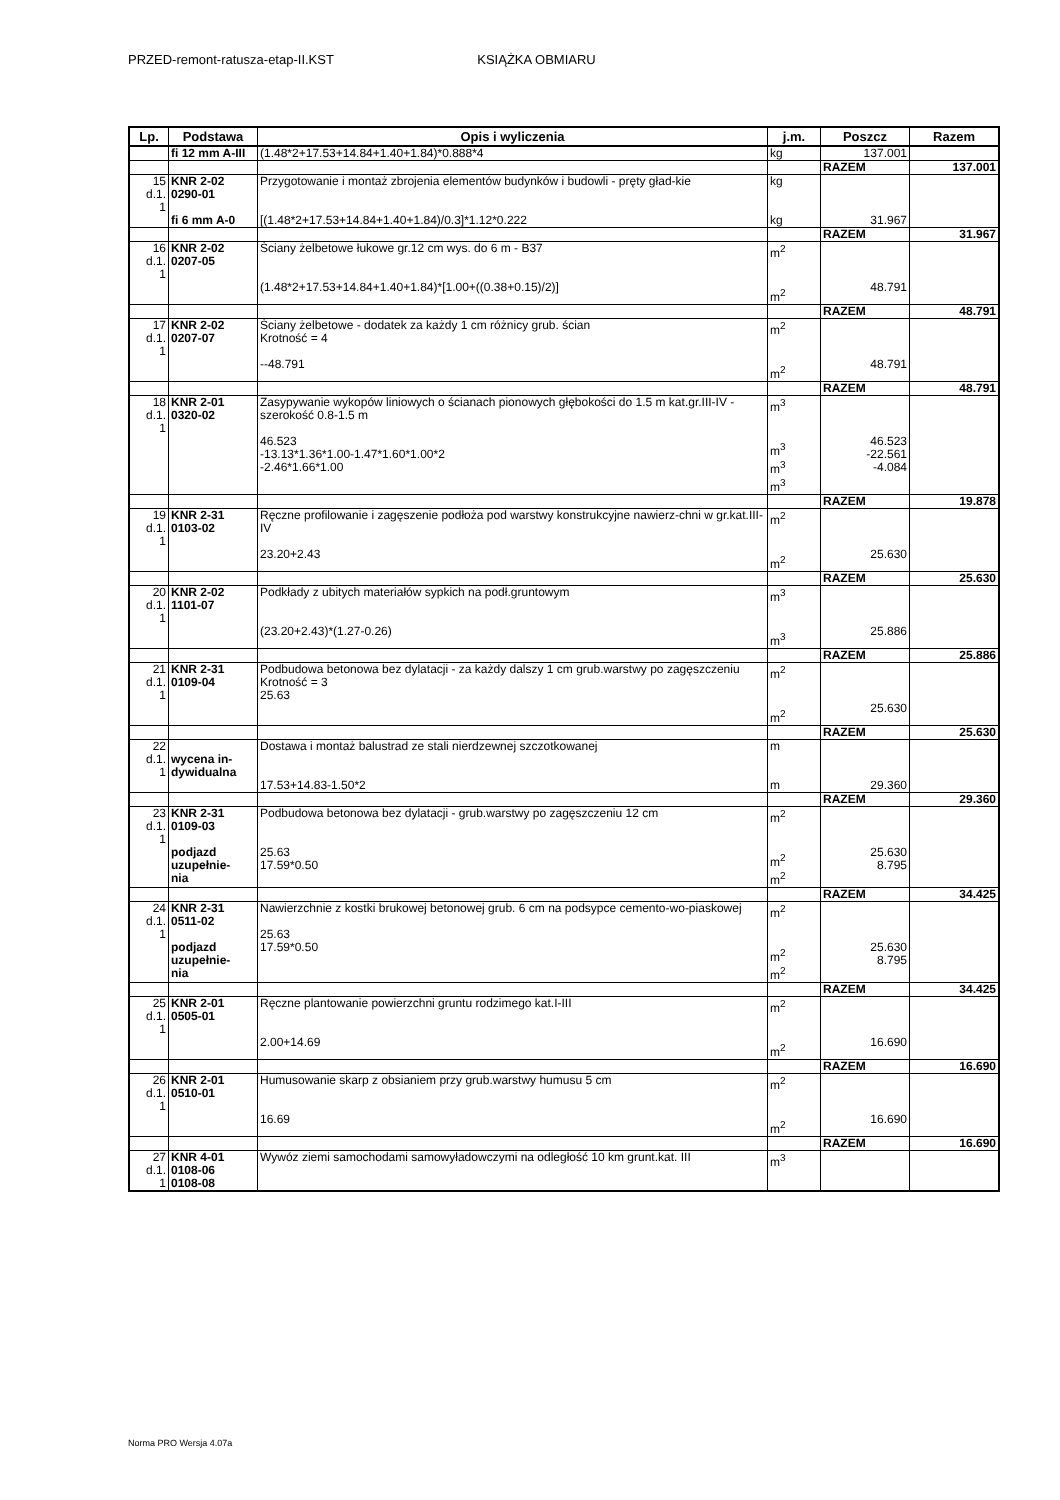PRZED-remont-ratusza-etap-II.KST KSIĄŻKA OBMIARU
| Lp. | Podstawa | Opis i wyliczenia | j.m. | Poszcz | Razem |
| --- | --- | --- | --- | --- | --- |
| | fi 12 mm A-III | (1.48*2+17.53+14.84+1.40+1.84)*0.888*4 | kg | 137.001 | |
| | | | | RAZEM | 137.001 |
| 15 d.1. 1 | KNR 2-02 0290-01 | Przygotowanie i montaż zbrojenia elementów budynków i budowli - pręty gład-kie | kg | | |
| | fi 6 mm A-0 | [(1.48*2+17.53+14.84+1.40+1.84)/0.3]*1.12*0.222 | kg | 31.967 | |
| | | | | RAZEM | 31.967 |
| 16 d.1. 1 | KNR 2-02 0207-05 | Ściany żelbetowe łukowe gr.12 cm wys. do 6 m - B37 (1.48*2+17.53+14.84+1.40+1.84)*[1.00+((0.38+0.15)/2)] | m<sup>2</sup> m<sup>2</sup> | 48.791 | |
| | | | | RAZEM | 48.791 |
| 17 d.1. 1 | KNR 2-02 0207-07 | Ściany żelbetowe - dodatek za każdy 1 cm różnicy grub. ścian Krotność = 4 --48.791 | m<sup>2</sup> m<sup>2</sup> | 48.791 | |
| | | | | RAZEM | 48.791 |
| 18 d.1. 1 | KNR 2-01 0320-02 | Zasypywanie wykopów liniowych o ścianach pionowych głębokości do 1.5 m kat.gr.III-IV - szerokość 0.8-1.5 m 46.523 -13.13*1.36*1.00-1.47*1.60*1.00*2 -2.46*1.66*1.00 | m<sup>3</sup> m<sup>3</sup> m<sup>3</sup> m<sup>3</sup> | 46.523 -22.561 -4.084 | |
| | | | | RAZEM | 19.878 |
| 19 d.1. 1 | KNR 2-31 0103-02 | Ręczne profilowanie i zagęszenie podłoża pod warstwy konstrukcyjne nawierz-chni w gr.kat.III-IV 23.20+2.43 | m<sup>2</sup> m<sup>2</sup> | 25.630 | |
| | | | | RAZEM | 25.630 |
| 20 d.1. 1 | KNR 2-02 1101-07 | Podkłady z ubitych materiałów sypkich na podł.gruntowym (23.20+2.43)*(1.27-0.26) | m<sup>3</sup> m<sup>3</sup> | 25.886 | |
| | | | | RAZEM | 25.886 |
| 21 d.1. 1 | KNR 2-31 0109-04 | Podbudowa betonowa bez dylatacji - za każdy dalszy 1 cm grub.warstwy po zagęszczeniu Krotność = 3 25.63 | m<sup>2</sup> m<sup>2</sup> | 25.630 | |
| | | | | RAZEM | 25.630 |
| 22 d.1. 1 | wycena in- dywidualna | Dostawa i montaż balustrad ze stali nierdzewnej szczotkowanej 17.53+14.83-1.50*2 | m m | 29.360 | |
| | | | | RAZEM | 29.360 |
| 23 d.1. 1 | KNR 2-31 0109-03 podjazd uzupełnie- nia | Podbudowa betonowa bez dylatacji - grub.warstwy po zagęszczeniu 12 cm 25.63 17.59*0.50 | m<sup>2</sup> m<sup>2</sup> m<sup>2</sup> | 25.630 8.795 | |
| | | | | RAZEM | 34.425 |
| 24 d.1. 1 | KNR 2-31 0511-02 podjazd uzupełnie- nia | Nawierzchnie z kostki brukowej betonowej grub. 6 cm na podsypce cemento-wo-piaskowej 25.63 17.59*0.50 | m<sup>2</sup> m<sup>2</sup> m<sup>2</sup> | 25.630 8.795 | |
| | | | | RAZEM | 34.425 |
| 25 d.1. 1 | KNR 2-01 0505-01 | Ręczne plantowanie powierzchni gruntu rodzimego kat.I-III 2.00+14.69 | m<sup>2</sup> m<sup>2</sup> | 16.690 | |
| | | | | RAZEM | 16.690 |
| 26 d.1. 1 | KNR 2-01 0510-01 | Humusowanie skarp z obsianiem przy grub.warstwy humusu 5 cm 16.69 | m<sup>2</sup> m<sup>2</sup> | 16.690 | |
| | | | | RAZEM | 16.690 |
| 27 d.1. 1 | KNR 4-01 0108-06 0108-08 | Wywóz ziemi samochodami samowyładowczymi na odległość 10 km grunt.kat. III | m<sup>3</sup> | | |
Norma PRO Wersja 4.07a